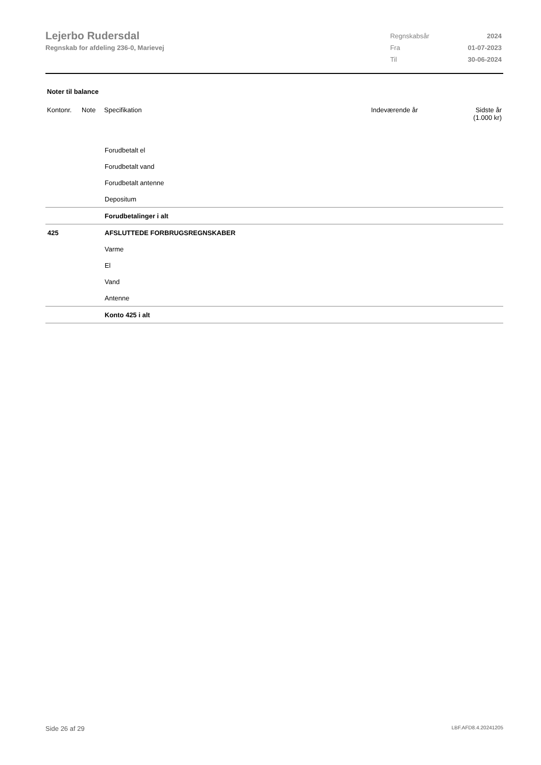Lejerbo Rudersdal
Regnskab for afdeling 236-0, Marievej
| Regnskabsår | 2024 |
| Fra | 01-07-2023 |
| Til | 30-06-2024 |
Noter til balance
| Kontonr. | Note | Specifikation | Indeværende år | Sidste år (1.000 kr) |
| --- | --- | --- | --- | --- |
| | | Forudbetalt el | | |
| | | Forudbetalt vand | | |
| | | Forudbetalt antenne | | |
| | | Depositum | | |
| | | Forudbetalinger i alt | | |
| 425 | | AFSLUTTEDE FORBRUGSREGNSKABER | | |
| | | Varme | | |
| | | El | | |
| | | Vand | | |
| | | Antenne | | |
| | | Konto 425 i alt | | |
Side 26 af 29 LBF.AFD8.4.20241205